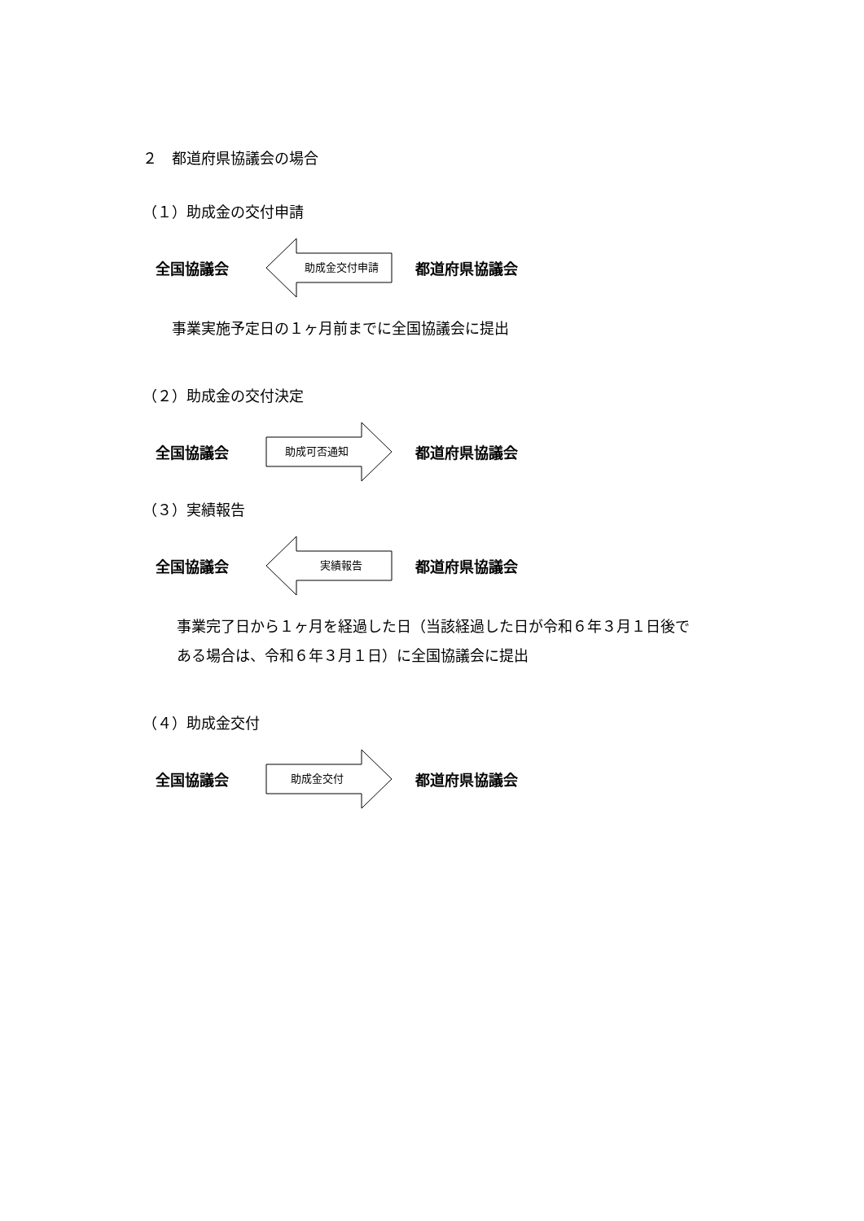２　都道府県協議会の場合
（１）助成金の交付申請
全国協議会
助成金交付申請
都道府県協議会
事業実施予定日の１ヶ月前までに全国協議会に提出
（２）助成金の交付決定
全国協議会
助成可否通知
都道府県協議会
（３）実績報告
全国協議会
実績報告
都道府県協議会
事業完了日から１ヶ月を経過した日（当該経過した日が令和６年３月１日後で
ある場合は、令和６年３月１日）に全国協議会に提出
（４）助成金交付
全国協議会
助成金交付
都道府県協議会